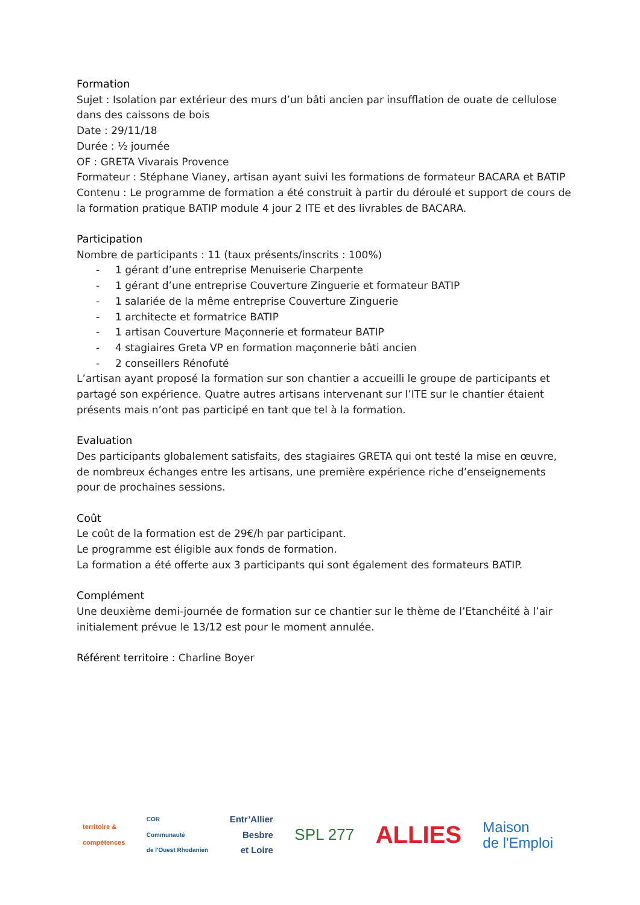Formation
Sujet : Isolation par extérieur des murs d’un bâti ancien par insufflation de ouate de cellulose dans des caissons de bois
Date : 29/11/18
Durée : ½ journée
OF : GRETA Vivarais Provence
Formateur : Stéphane Vianey, artisan ayant suivi les formations de formateur BACARA et BATIP
Contenu : Le programme de formation a été construit à partir du déroulé et support de cours de la formation pratique BATIP module 4 jour 2 ITE et des livrables de BACARA.
Participation
Nombre de participants : 11 (taux présents/inscrits : 100%)
- 1 gérant d’une entreprise Menuiserie Charpente
- 1 gérant d’une entreprise Couverture Zinguerie et formateur BATIP
- 1 salariée de la même entreprise Couverture Zinguerie
- 1 architecte et formatrice BATIP
- 1 artisan Couverture Maçonnerie et formateur BATIP
- 4 stagiaires Greta VP en formation maçonnerie bâti ancien
- 2 conseillers Rénofuté
L’artisan ayant proposé la formation sur son chantier a accueilli le groupe de participants et partagé son expérience. Quatre autres artisans intervenant sur l’ITE sur le chantier étaient présents mais n’ont pas participé en tant que tel à la formation.
Evaluation
Des participants globalement satisfaits, des stagiaires GRETA qui ont testé la mise en œuvre, de nombreux échanges entre les artisans, une première expérience riche d’enseignements pour de prochaines sessions.
Coût
Le coût de la formation est de 29€/h par participant.
Le programme est éligible aux fonds de formation.
La formation a été offerte aux 3 participants qui sont également des formateurs BATIP.
Complément
Une deuxième demi-journée de formation sur ce chantier sur le thème de l’Etanchéité à l’air initialement prévue le 13/12 est pour le moment annulée.
Référent territoire : Charline Boyer
territoire &
compétences
COR
Communauté
de l'Ouest Rhodanien
Entr’Allier
Besbre
et Loire
SPL 277
ALLIES
Maison
de l'Emploi